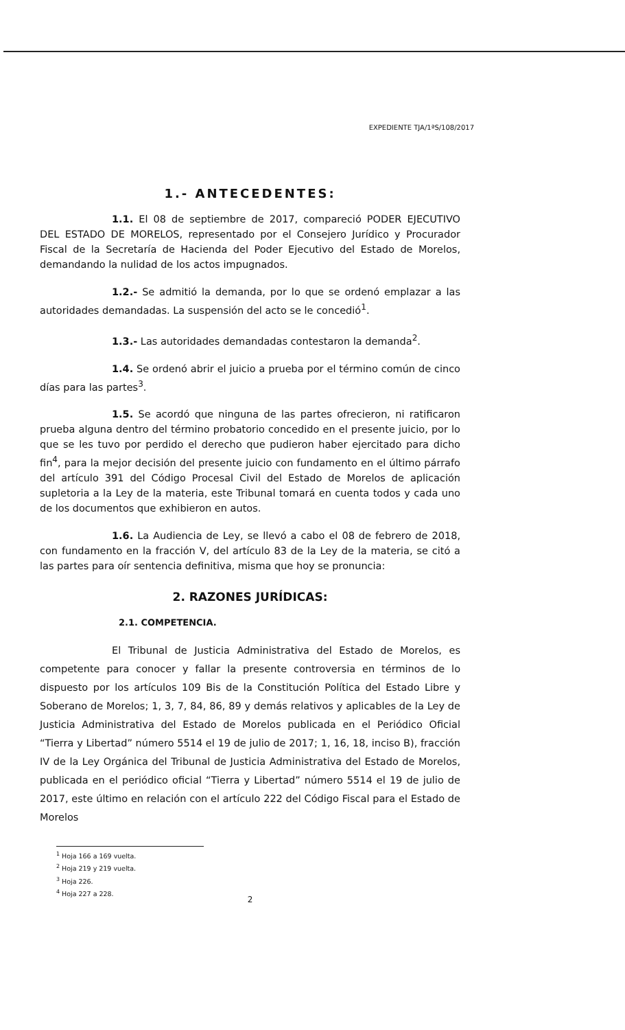EXPEDIENTE TJA/1ªS/108/2017
1.- ANTECEDENTES:
1.1. El 08 de septiembre de 2017, compareció PODER EJECUTIVO DEL ESTADO DE MORELOS, representado por el Consejero Jurídico y Procurador Fiscal de la Secretaría de Hacienda del Poder Ejecutivo del Estado de Morelos, demandando la nulidad de los actos impugnados.
1.2.- Se admitió la demanda, por lo que se ordenó emplazar a las autoridades demandadas. La suspensión del acto se le concedió<sup>1</sup>.
1.3.- Las autoridades demandadas contestaron la demanda<sup>2</sup>.
1.4. Se ordenó abrir el juicio a prueba por el término común de cinco días para las partes<sup>3</sup>.
1.5. Se acordó que ninguna de las partes ofrecieron, ni ratificaron prueba alguna dentro del término probatorio concedido en el presente juicio, por lo que se les tuvo por perdido el derecho que pudieron haber ejercitado para dicho fin<sup>4</sup>, para la mejor decisión del presente juicio con fundamento en el último párrafo del artículo 391 del Código Procesal Civil del Estado de Morelos de aplicación supletoria a la Ley de la materia, este Tribunal tomará en cuenta todos y cada uno de los documentos que exhibieron en autos.
1.6. La Audiencia de Ley, se llevó a cabo el 08 de febrero de 2018, con fundamento en la fracción V, del artículo 83 de la Ley de la materia, se citó a las partes para oír sentencia definitiva, misma que hoy se pronuncia:
2. RAZONES JURÍDICAS:
2.1. COMPETENCIA.
El Tribunal de Justicia Administrativa del Estado de Morelos, es competente para conocer y fallar la presente controversia en términos de lo dispuesto por los artículos 109 Bis de la Constitución Política del Estado Libre y Soberano de Morelos; 1, 3, 7, 84, 86, 89 y demás relativos y aplicables de la Ley de Justicia Administrativa del Estado de Morelos publicada en el Periódico Oficial “Tierra y Libertad” número 5514 el 19 de julio de 2017; 1, 16, 18, inciso B), fracción IV de la Ley Orgánica del Tribunal de Justicia Administrativa del Estado de Morelos, publicada en el periódico oficial “Tierra y Libertad” número 5514 el 19 de julio de 2017, este último en relación con el artículo 222 del Código Fiscal para el Estado de Morelos
<sup>1</sup> Hoja 166 a 169 vuelta.
<sup>2</sup> Hoja 219 y 219 vuelta.
<sup>3</sup> Hoja 226.
<sup>4</sup> Hoja 227 a 228.
2